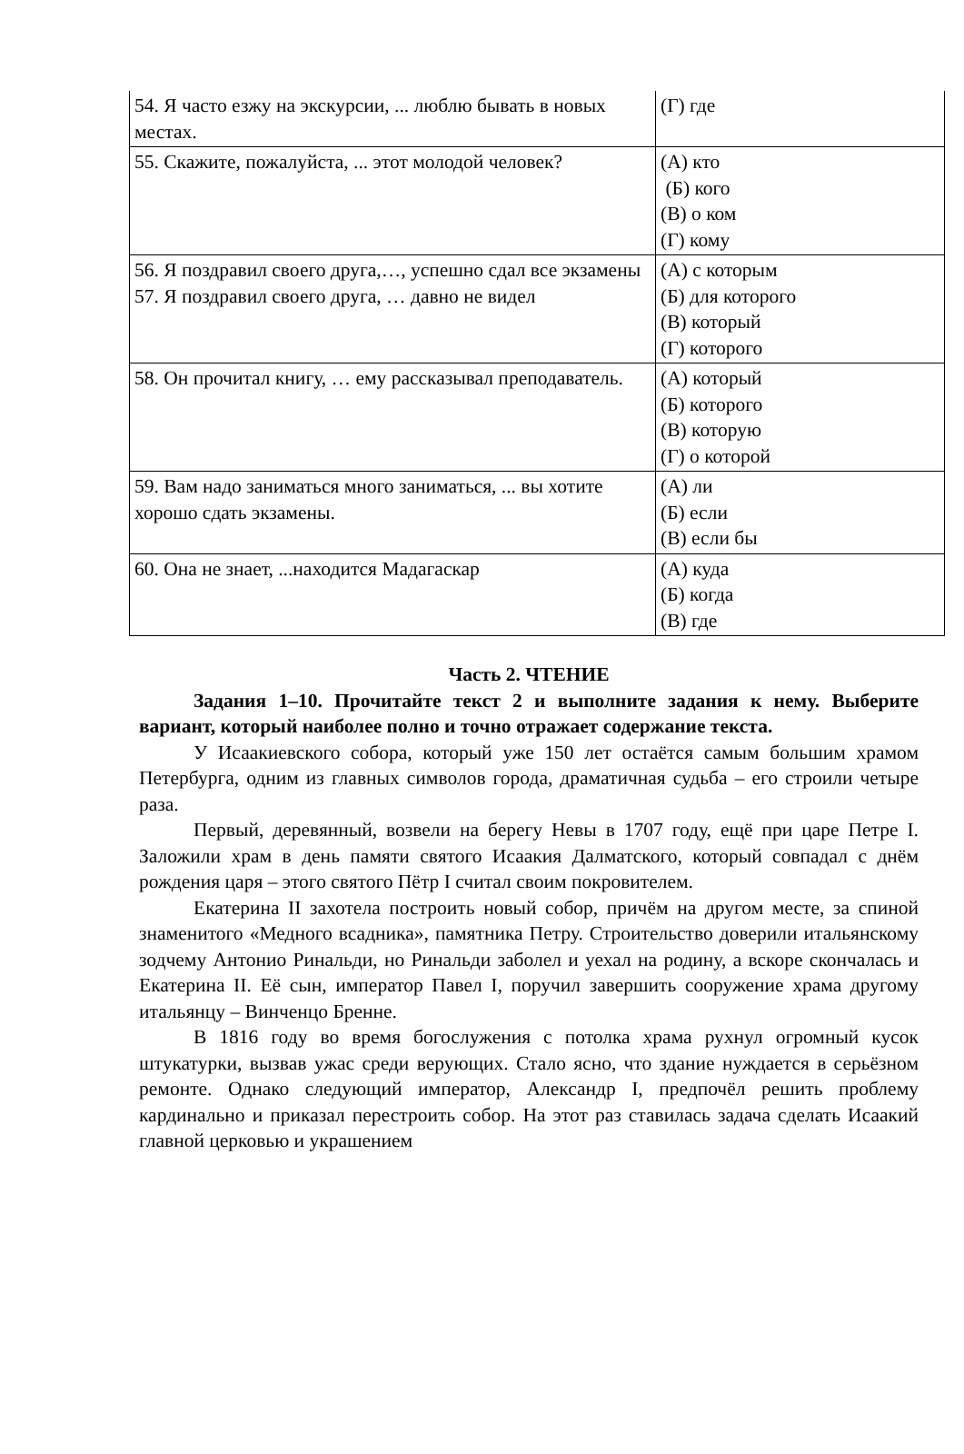| 54. Я часто езжу на экскурсии, ... люблю бывать в новых местах. | (Г) где |
| 55. Скажите, пожалуйста, ... этот молодой человек? | (А) кто (Б) кого (В) о ком (Г) кому |
| 56. Я поздравил своего друга,…, успешно сдал все экзамены 57. Я поздравил своего друга, … давно не видел | (А) с которым (Б) для которого (В) который (Г) которого |
| 58. Он прочитал книгу, … ему рассказывал преподаватель. | (А) который (Б) которого (В) которую (Г) о которой |
| 59. Вам надо заниматься много заниматься, ... вы хотите хорошо сдать экзамены. | (А) ли (Б) если (В) если бы |
| 60. Она не знает, ...находится Мадагаскар | (А) куда (Б) когда (В) где |
Часть 2. ЧТЕНИЕ
Задания 1–10. Прочитайте текст 2 и выполните задания к нему. Выберите вариант, который наиболее полно и точно отражает содержание текста.
У Исаакиевского собора, который уже 150 лет остаётся самым большим храмом Петербурга, одним из главных символов города, драматичная судьба – его строили четыре раза.
Первый, деревянный, возвели на берегу Невы в 1707 году, ещё при царе Петре I. Заложили храм в день памяти святого Исаакия Далматского, который совпадал с днём рождения царя – этого святого Пётр I считал своим покровителем.
Екатерина II захотела построить новый собор, причём на другом месте, за спиной знаменитого «Медного всадника», памятника Петру. Строительство доверили итальянскому зодчему Антонио Ринальди, но Ринальди заболел и уехал на родину, а вскоре скончалась и Екатерина II. Её сын, император Павел I, поручил завершить сооружение храма другому итальянцу – Винченцо Бренне.
В 1816 году во время богослужения с потолка храма рухнул огромный кусок штукатурки, вызвав ужас среди верующих. Стало ясно, что здание нуждается в серьёзном ремонте. Однако следующий император, Александр I, предпочёл решить проблему кардинально и приказал перестроить собор. На этот раз ставилась задача сделать Исаакий главной церковью и украшением